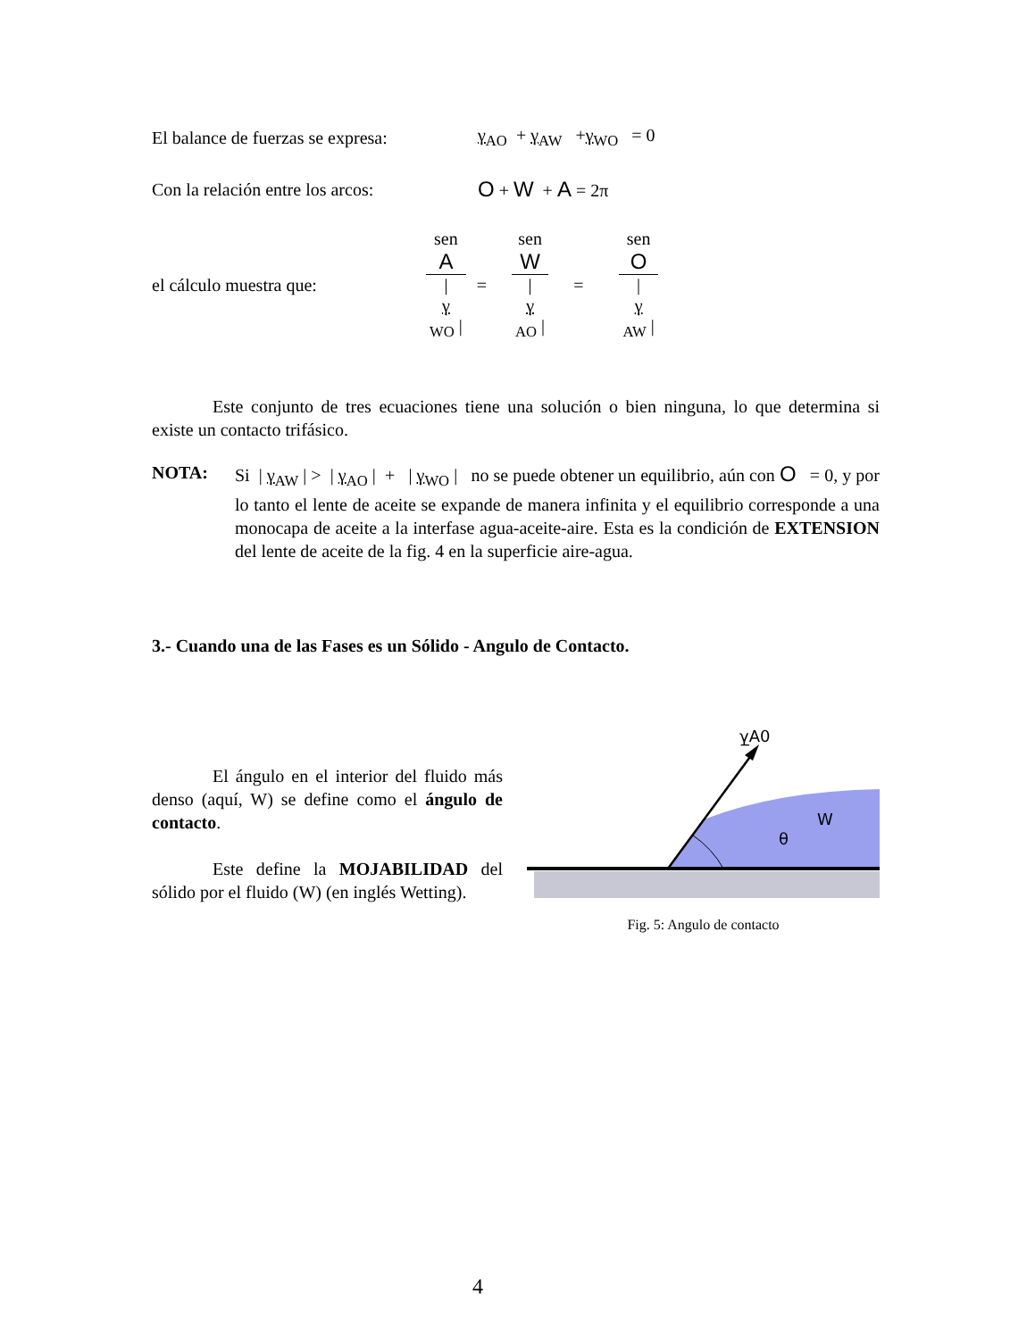El balance de fuerzas se expresa:
γ<sub>AO</sub> + γ<sub>AW</sub> +γ<sub>WO</sub> = 0
Con la relación entre los arcos:
O + W + A = 2π
el cálculo muestra que: sen
A |
γ
<sub>WO</sub> |
=
sen
W |
γ
<sub>AO</sub> |
=
sen
O |
γ
<sub>AW</sub> |
Este conjunto de tres ecuaciones tiene una solución o bien ninguna, lo que determina si existe un contacto trifásico.
NOTA:
Si | γ<sub>AW</sub> | > | γ<sub>AO</sub> | + | γ<sub>WO</sub> | no se puede obtener un equilibrio, aún con O = 0, y por lo tanto el lente de aceite se expande de manera infinita y el equilibrio corresponde a una monocapa de aceite a la interfase agua-aceite-aire. Esta es la condición de EXTENSION del lente de aceite de la fig. 4 en la superficie aire-agua.
3.- Cuando una de las Fases es un Sólido - Angulo de Contacto.
El ángulo en el interior del fluido más denso (aquí, W) se define como el ángulo de contacto.
Este define la MOJABILIDAD del sólido por el fluido (W) (en inglés Wetting).
γ̲A0
θ
W
Fig. 5: Angulo de contacto
4